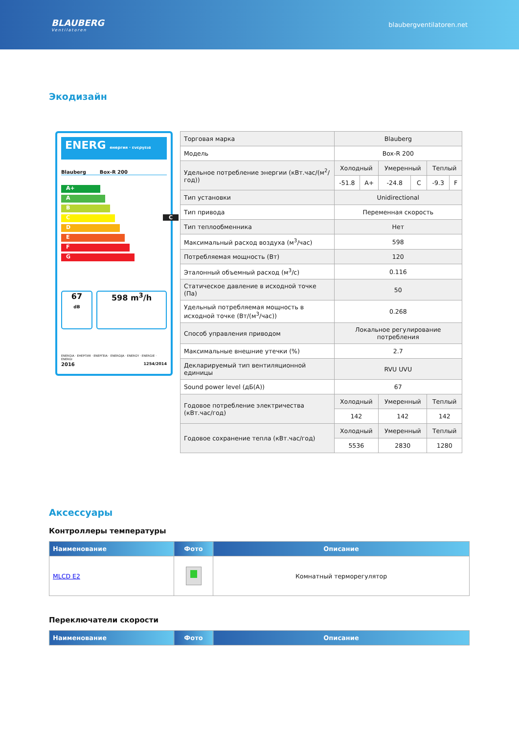BLAUBERG
Ventilatoren
blaubergventilatoren.net
Экодизайн
ENERG енергия · ενεργεια
Blauberg Box-R 200
A+
A
B
C C
D
E
F
G
67
dB
598 m<sup>3</sup>/h
ENERGIA · ЕНЕРГИЯ · ΕΝΕΡΓΕΙΑ · ENERGIJA · ENERGY · ENERGIE · ENERGI
2016 1254/2014
| Торговая марка | Blauberg | | | | | |
| Модель | Box-R 200 | | | | | |
| Удельное потребление энергии (кВт.час/(м<sup>2</sup>/год)) | Холодный | | Умеренный | | Теплый | |
| | -51.8 | A+ | -24.8 | C | -9.3 | F |
| Тип установки | Unidirectional | | | | | |
| Тип привода | Переменная скорость | | | | | |
| Тип теплообменника | Нет | | | | | |
| Максимальный расход воздуха (м<sup>3</sup>/час) | 598 | | | | | |
| Потребляемая мощность (Вт) | 120 | | | | | |
| Эталонный объемный расход (м<sup>3</sup>/с) | 0.116 | | | | | |
| Статическое давление в исходной точке (Па) | 50 | | | | | |
| Удельный потребляемая мощность в исходной точке (Вт/(м<sup>3</sup>/час)) | 0.268 | | | | | |
| Способ управления приводом | Локальное регулирование потребления | | | | | |
| Максимальные внешние утечки (%) | 2.7 | | | | | |
| Декларируемый тип вентиляционной единицы | RVU UVU | | | | | |
| Sound power level (дБ(A)) | 67 | | | | | |
| Годовое потребление электричества (кВт.час/год) | Холодный | | Умеренный | | Теплый | |
| | 142 | | 142 | | 142 | |
| Годовое сохранение тепла (кВт.час/год) | Холодный | | Умеренный | | Теплый | |
| | 5536 | | 2830 | | 1280 | |
Аксессуары
Контроллеры температуры
| Наименование | Фото | Описание |
| --- | --- | --- |
| MLCD E2 | | Комнатный терморегулятор |
Переключатели скорости
| Наименование | Фото | Описание |
| --- | --- | --- |